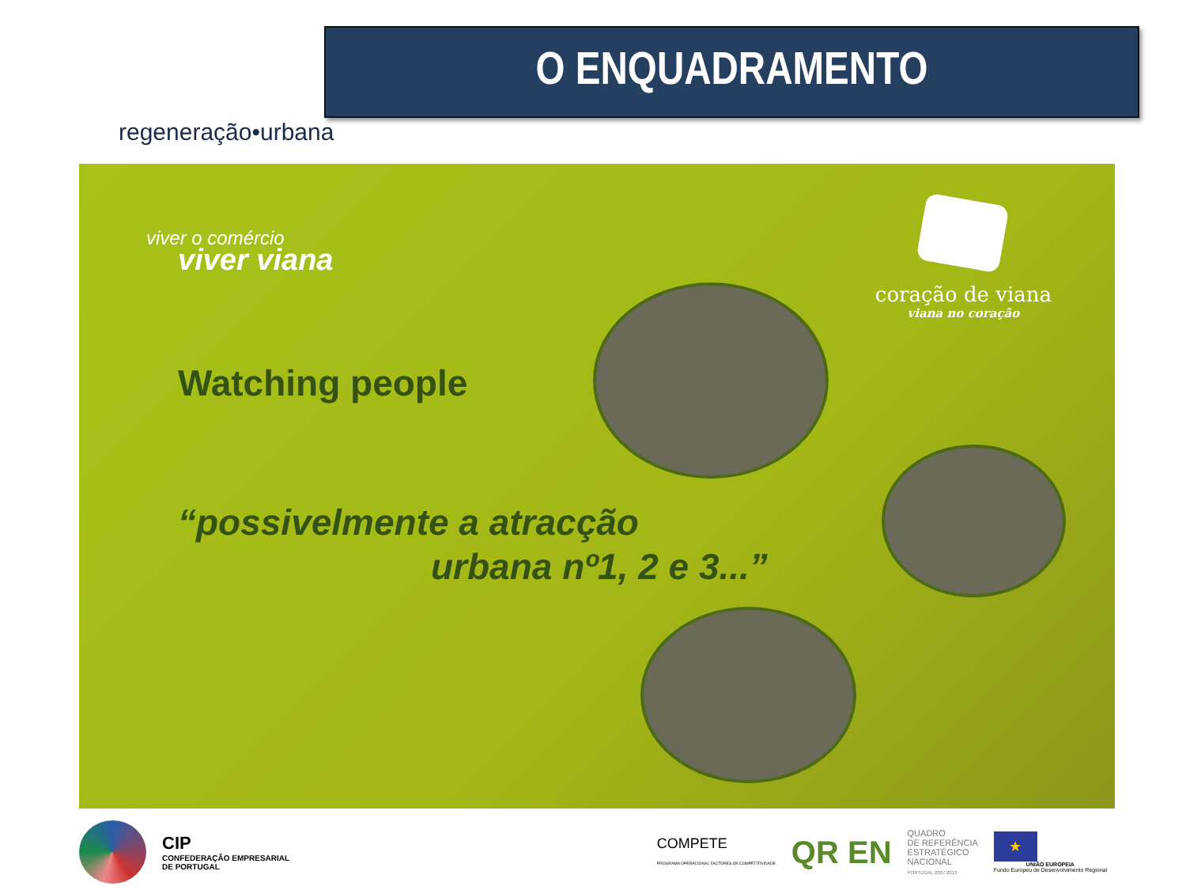regeneração•urbana
O ENQUADRAMENTO
viver o comércio
viver viana
coração de viana
viana no coração
Watching people
“possivelmente a atracção
urbana nº1, 2 e 3...”
CIP
CONFEDERAÇÃO EMPRESARIAL
DE PORTUGAL
COMPETE
PROGRAMA OPERACIONAL FACTORES DE COMPETITIVIDADE
QR EN
QUADRO
DE REFERÊNCIA
ESTRATÉGICO
NACIONAL
PORTUGAL 2007.2013
★
UNIÃO EUROPEIA
Fundo Europeu de Desenvolvimento Regional